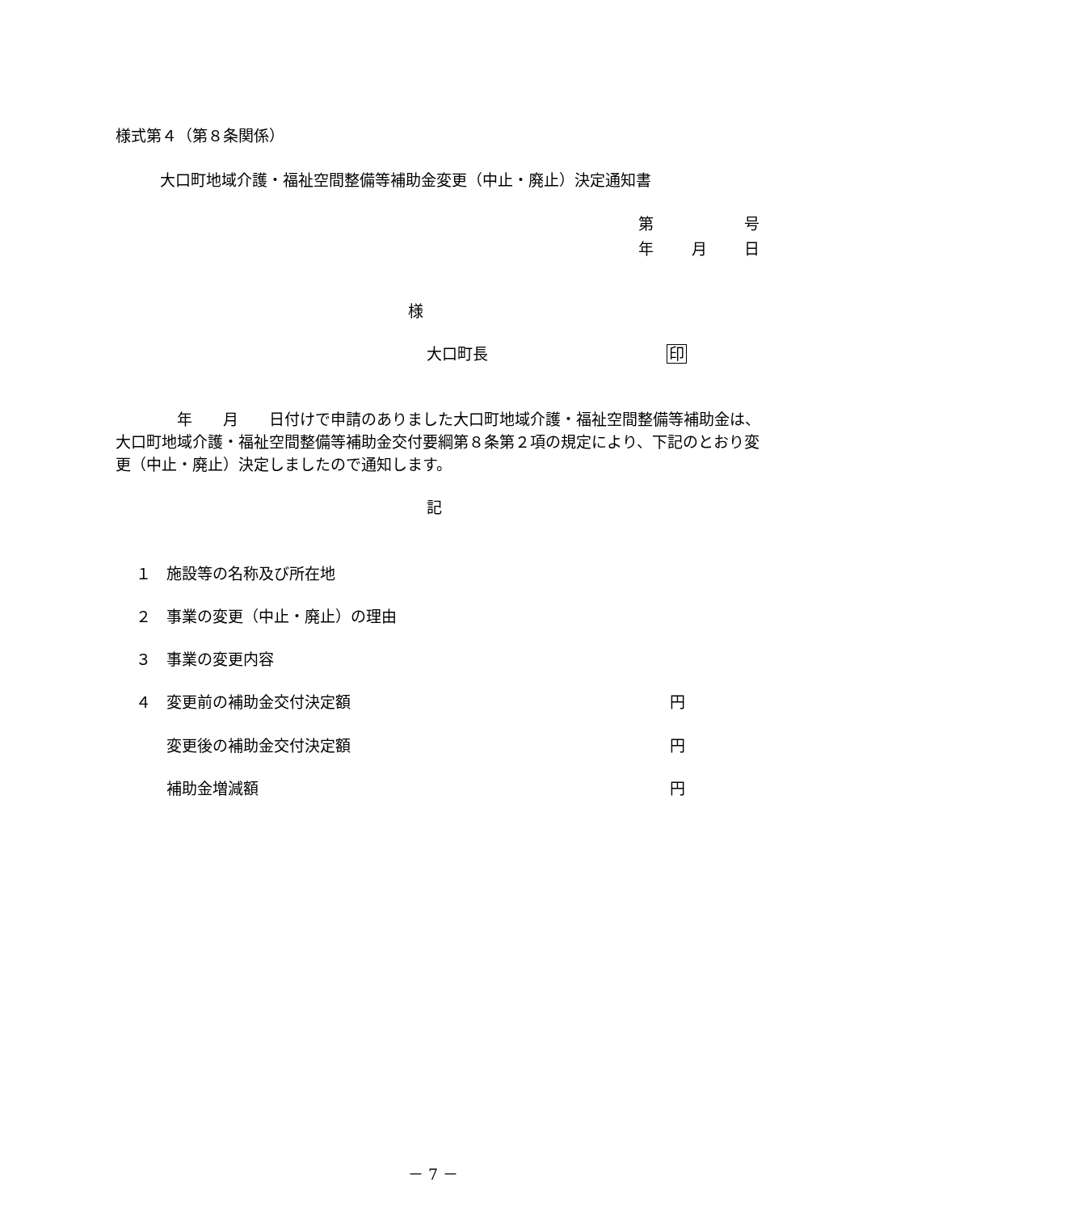様式第４（第８条関係）
大口町地域介護・福祉空間整備等補助金変更（中止・廃止）決定通知書
第 号
年 月 日
様
大口町長 印
　　　　年　　月　　日付けで申請のありました大口町地域介護・福祉空間整備等補助金は、大口町地域介護・福祉空間整備等補助金交付要綱第８条第２項の規定により、下記のとおり変更（中止・廃止）決定しましたので通知します。
記
１　施設等の名称及び所在地
２　事業の変更（中止・廃止）の理由
３　事業の変更内容
４　変更前の補助金交付決定額 円
　　変更後の補助金交付決定額 円
　　補助金増減額 円
－ 7 －